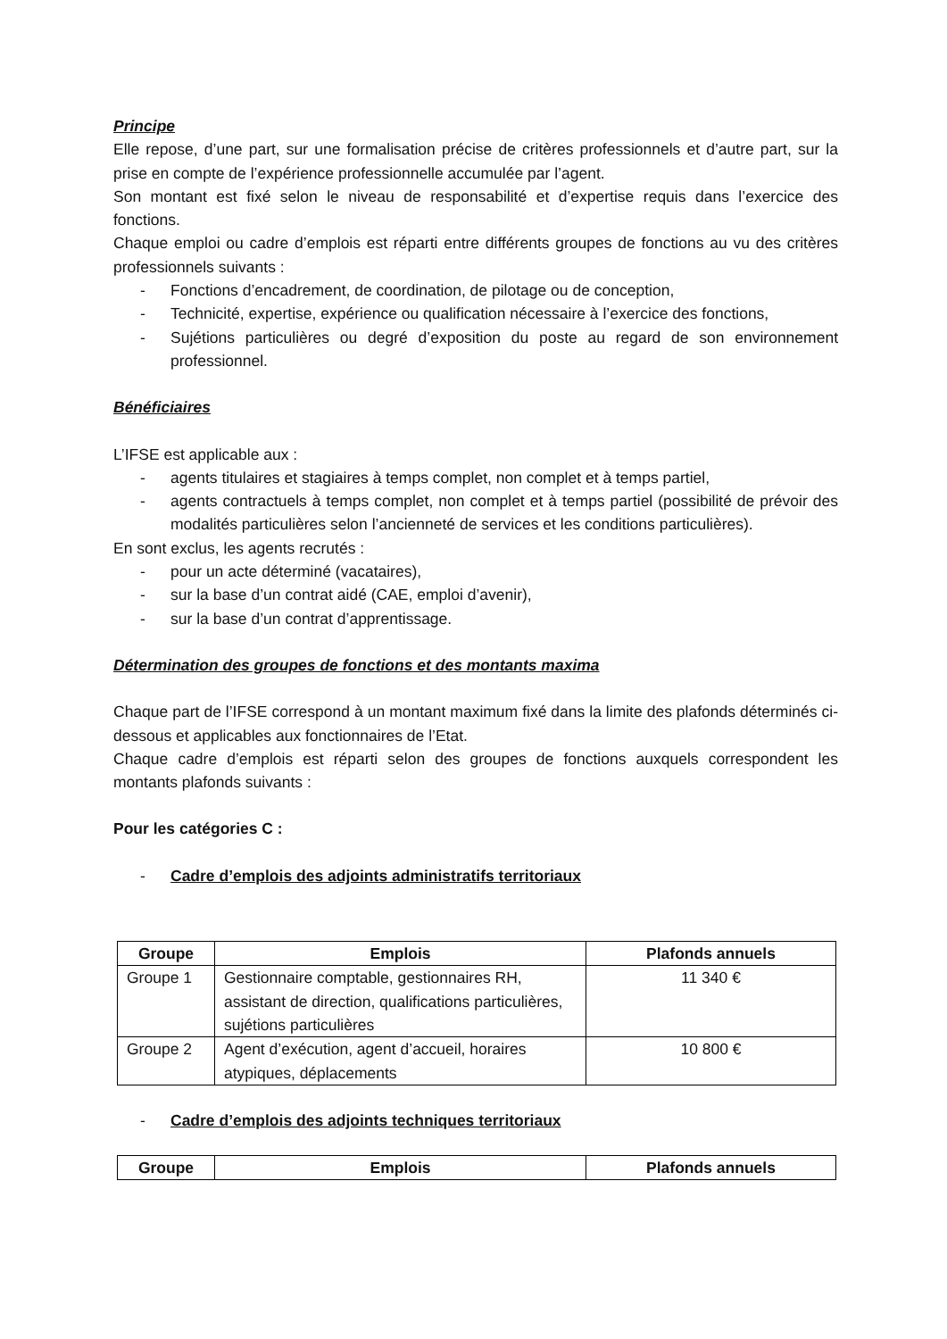Principe
Elle repose, d’une part, sur une formalisation précise de critères professionnels et d’autre part, sur la prise en compte de l’expérience professionnelle accumulée par l’agent.
Son montant est fixé selon le niveau de responsabilité et d’expertise requis dans l’exercice des fonctions.
Chaque emploi ou cadre d’emplois est réparti entre différents groupes de fonctions au vu des critères professionnels suivants :
- Fonctions d’encadrement, de coordination, de pilotage ou de conception,
- Technicité, expertise, expérience ou qualification nécessaire à l’exercice des fonctions,
- Sujétions particulières ou degré d’exposition du poste au regard de son environnement professionnel.
Bénéficiaires
L’IFSE est applicable aux :
- agents titulaires et stagiaires à temps complet, non complet et à temps partiel,
- agents contractuels à temps complet, non complet et à temps partiel (possibilité de prévoir des modalités particulières selon l’ancienneté de services et les conditions particulières).
En sont exclus, les agents recrutés :
- pour un acte déterminé (vacataires),
- sur la base d’un contrat aidé (CAE, emploi d’avenir),
- sur la base d’un contrat d’apprentissage.
Détermination des groupes de fonctions et des montants maxima
Chaque part de l’IFSE correspond à un montant maximum fixé dans la limite des plafonds déterminés ci-dessous et applicables aux fonctionnaires de l’Etat.
Chaque cadre d’emplois est réparti selon des groupes de fonctions auxquels correspondent les montants plafonds suivants :
Pour les catégories C :
- Cadre d’emplois des adjoints administratifs territoriaux
| Groupe | Emplois | Plafonds annuels |
| --- | --- | --- |
| Groupe 1 | Gestionnaire comptable, gestionnaires RH, assistant de direction, qualifications particulières, sujétions particulières | 11 340 € |
| Groupe 2 | Agent d’exécution, agent d’accueil, horaires atypiques, déplacements | 10 800 € |
- Cadre d’emplois des adjoints techniques territoriaux
| Groupe | Emplois | Plafonds annuels |
| --- | --- | --- |